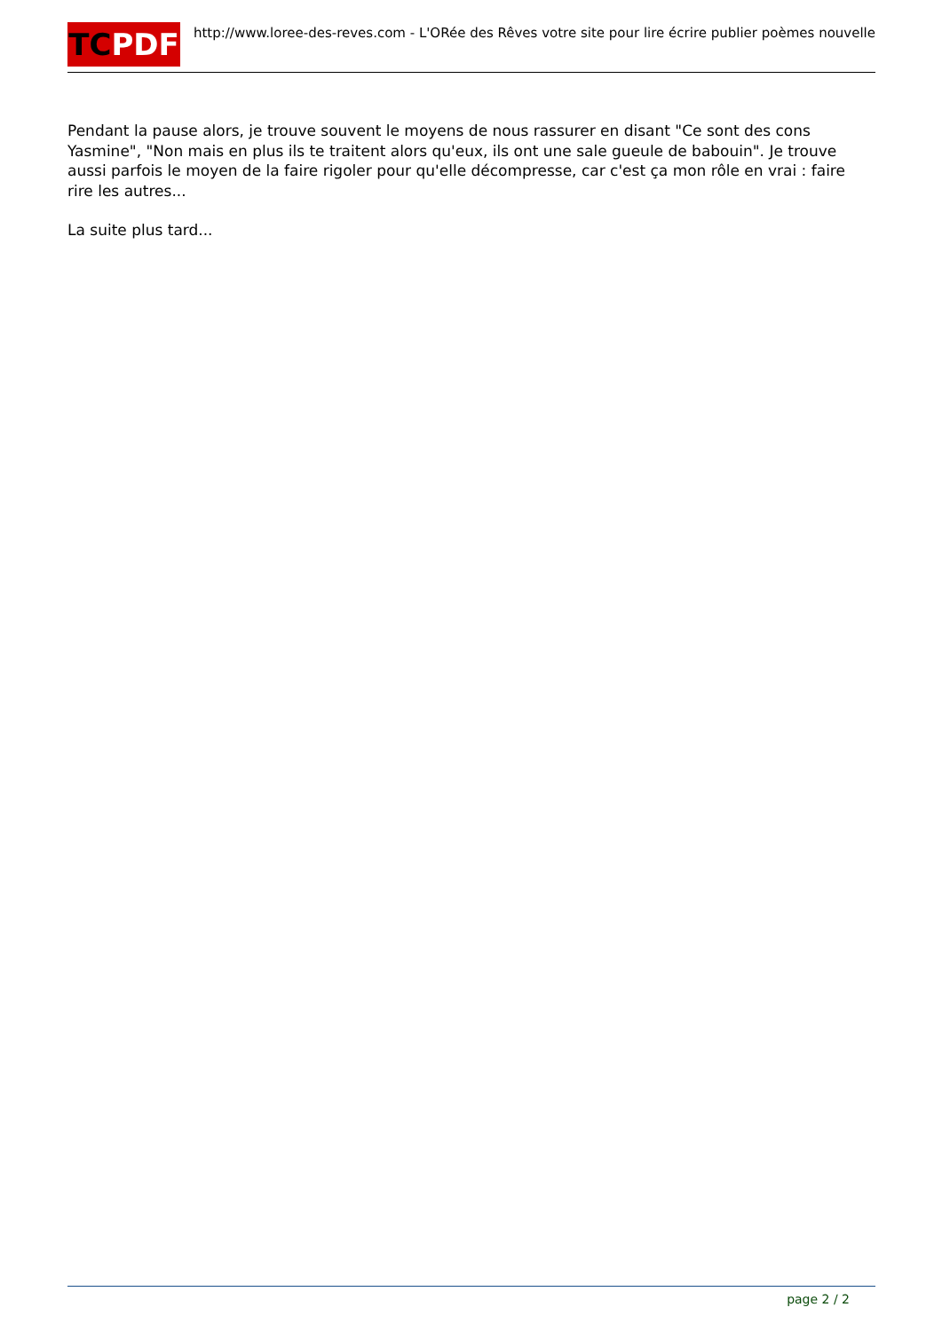TCPDF
http://www.loree-des-reves.com - L'ORée des Rêves votre site pour lire écrire publier poèmes nouvelle
Pendant la pause alors, je trouve souvent le moyens de nous rassurer en disant "Ce sont des cons Yasmine", "Non mais en plus ils te traitent alors qu'eux, ils ont une sale gueule de babouin". Je trouve aussi parfois le moyen de la faire rigoler pour qu'elle décompresse, car c'est ça mon rôle en vrai : faire rire les autres...
La suite plus tard...
page 2 / 2